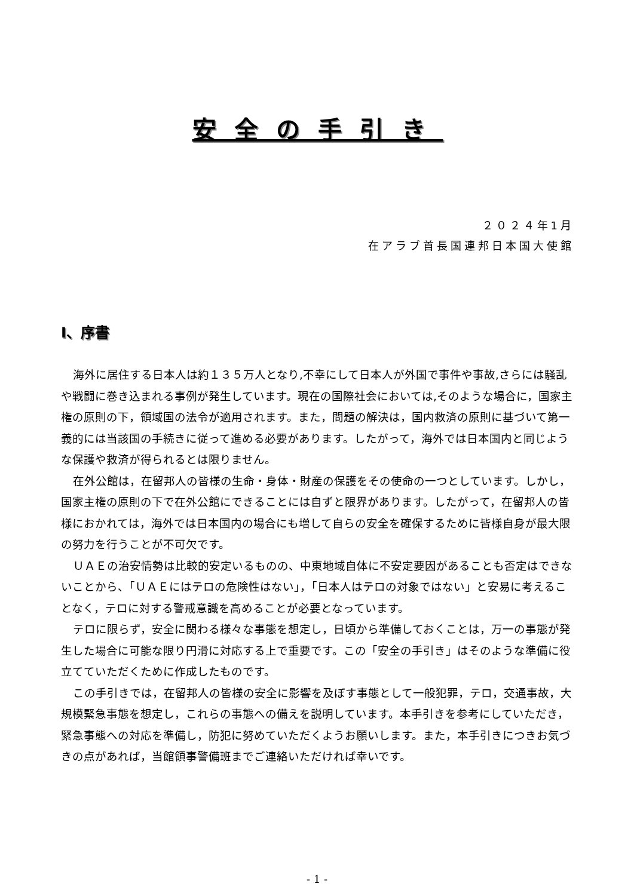安全の手引き
２０２４年1月
在アラブ首長国連邦日本国大使館
Ⅰ、序書
海外に居住する日本人は約１３５万人となり,不幸にして日本人が外国で事件や事故,さらには騒乱や戦闘に巻き込まれる事例が発生しています。現在の国際社会においては,そのような場合に，国家主権の原則の下，領域国の法令が適用されます。また，問題の解決は，国内救済の原則に基づいて第一義的には当該国の手続きに従って進める必要があります。したがって，海外では日本国内と同じような保護や救済が得られるとは限りません。
在外公館は，在留邦人の皆様の生命・身体・財産の保護をその使命の一つとしています。しかし，国家主権の原則の下で在外公館にできることには自ずと限界があります。したがって，在留邦人の皆様におかれては，海外では日本国内の場合にも増して自らの安全を確保するために皆様自身が最大限の努力を行うことが不可欠です。
ＵＡＥの治安情勢は比較的安定いるものの、中東地域自体に不安定要因があることも否定はできないことから、「ＵＡＥにはテロの危険性はない」，「日本人はテロの対象ではない」と安易に考えることなく，テロに対する警戒意識を高めることが必要となっています。
テロに限らず，安全に関わる様々な事態を想定し，日頃から準備しておくことは，万一の事態が発生した場合に可能な限り円滑に対応する上で重要です。この「安全の手引き」はそのような準備に役立てていただくために作成したものです。
この手引きでは，在留邦人の皆様の安全に影響を及ぼす事態として一般犯罪，テロ，交通事故，大規模緊急事態を想定し，これらの事態への備えを説明しています。本手引きを参考にしていただき，緊急事態への対応を準備し，防犯に努めていただくようお願いします。また，本手引きにつきお気づきの点があれば，当館領事警備班までご連絡いただければ幸いです。
- 1 -